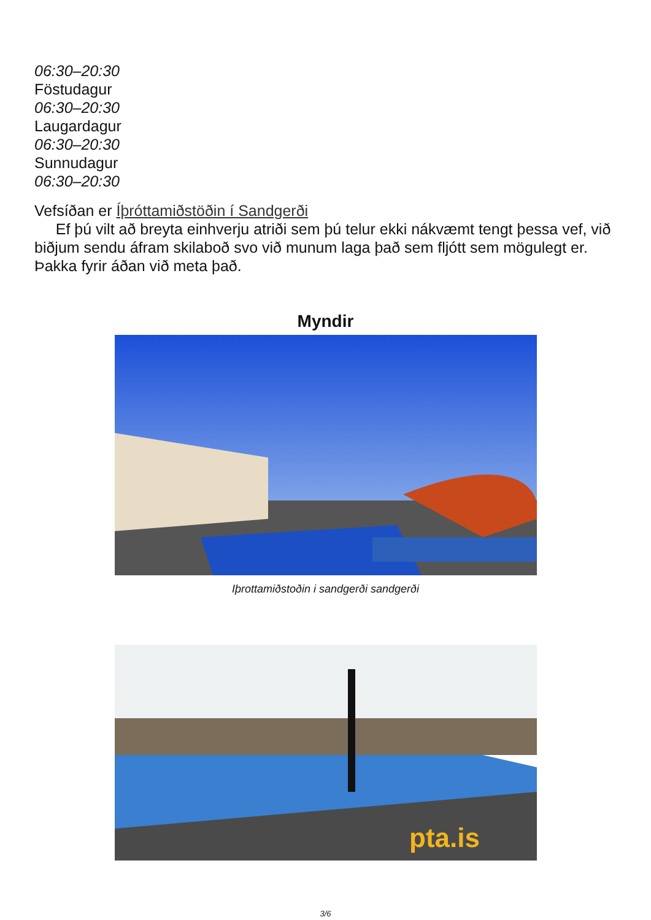06:30–20:30
Föstudagur
06:30–20:30
Laugardagur
06:30–20:30
Sunnudagur
06:30–20:30
Vefsíðan er Íþróttamiðstöðin í Sandgerði
Ef þú vilt að breyta einhverju atriði sem þú telur ekki nákvæmt tengt þessa vef, við biðjum sendu áfram skilaboð svo við munum laga það sem fljótt sem mögulegt er. Þakka fyrir áðan við meta það.
Myndir
Iþrottamiðstoðin i sandgerði sandgerði
pta.is
3/6